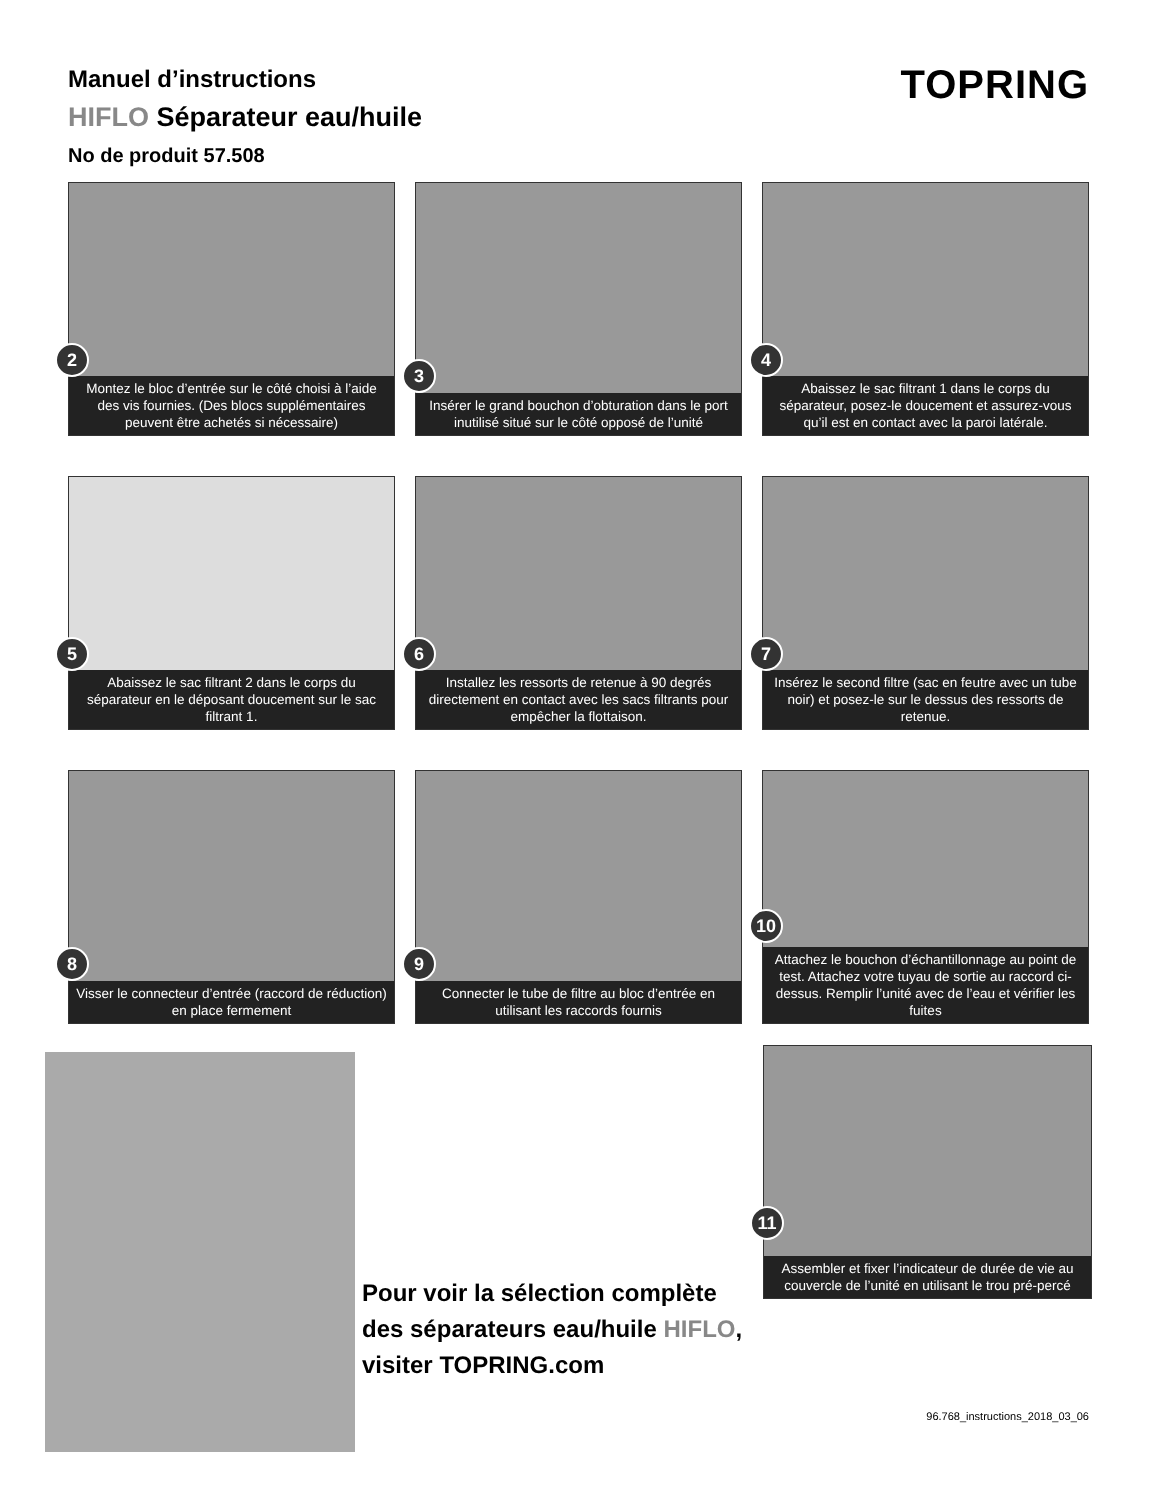Manuel d’instructions
HIFLO Séparateur eau/huile
No de produit 57.508
TOPRING
2
Montez le bloc d’entrée sur le côté choisi à l’aide des vis fournies. (Des blocs supplémentaires peuvent être achetés si nécessaire)
3
Insérer le grand bouchon d’obturation dans le port inutilisé situé sur le côté opposé de l’unité
4
Abaissez le sac filtrant 1 dans le corps du séparateur, posez-le doucement et assurez-vous qu’il est en contact avec la paroi latérale.
5
Abaissez le sac filtrant 2 dans le corps du séparateur en le déposant doucement sur le sac filtrant 1.
6
Installez les ressorts de retenue à 90 degrés directement en contact avec les sacs filtrants pour empêcher la flottaison.
7
Insérez le second filtre (sac en feutre avec un tube noir) et posez-le sur le dessus des ressorts de retenue.
8
Visser le connecteur d’entrée (raccord de réduction) en place fermement
9
Connecter le tube de filtre au bloc d’entrée en utilisant les raccords fournis
10
Attachez le bouchon d’échantillonnage au point de test. Attachez votre tuyau de sortie au raccord ci-dessus. Remplir l’unité avec de l’eau et vérifier les fuites
Pour voir la sélection complète
des séparateurs eau/huile HIFLO,
visiter TOPRING.com
11
Assembler et fixer l’indicateur de durée de vie au couvercle de l’unité en utilisant le trou pré-percé
96.768_instructions_2018_03_06